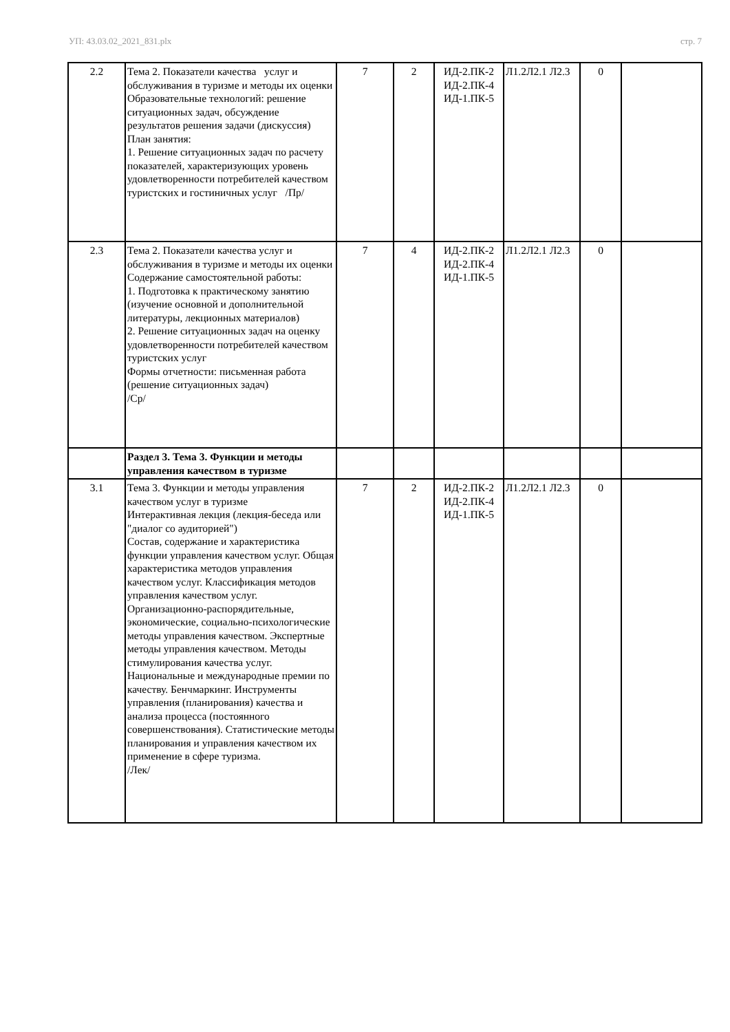УП: 43.03.02_2021_831.plx стр. 7
| 2.2 | Тема 2. Показатели качества услуг и обслуживания в туризме и методы их оценки Образовательные технологий: решение ситуационных задач, обсуждение результатов решения задачи (дискуссия) План занятия: 1. Решение ситуационных задач по расчету показателей, характеризующих уровень удовлетворенности потребителей качеством туристских и гостиничных услуг /Пр/ | 7 | 2 | ИД-2.ПК-2 ИД-2.ПК-4 ИД-1.ПК-5 | Л1.2Л2.1 Л2.3 | 0 | |
| 2.3 | Тема 2. Показатели качества услуг и обслуживания в туризме и методы их оценки Содержание самостоятельной работы: 1. Подготовка к практическому занятию (изучение основной и дополнительной литературы, лекционных материалов) 2. Решение ситуационных задач на оценку удовлетворенности потребителей качеством туристских услуг Формы отчетности: письменная работа (решение ситуационных задач) /Ср/ | 7 | 4 | ИД-2.ПК-2 ИД-2.ПК-4 ИД-1.ПК-5 | Л1.2Л2.1 Л2.3 | 0 | |
| | Раздел 3. Тема 3. Функции и методы управления качеством в туризме | | | | | | |
| 3.1 | Тема 3. Функции и методы управления качеством услуг в туризме Интерактивная лекция (лекция-беседа или "диалог со аудиторией") Состав, содержание и характеристика функции управления качеством услуг. Общая характеристика методов управления качеством услуг. Классификация методов управления качеством услуг. Организационно-распорядительные, экономические, социально-психологические методы управления качеством. Экспертные методы управления качеством. Методы стимулирования качества услуг. Национальные и международные премии по качеству. Бенчмаркинг. Инструменты управления (планирования) качества и анализа процесса (постоянного совершенствования). Статистические методы планирования и управления качеством их применение в сфере туризма. /Лек/ | 7 | 2 | ИД-2.ПК-2 ИД-2.ПК-4 ИД-1.ПК-5 | Л1.2Л2.1 Л2.3 | 0 | |